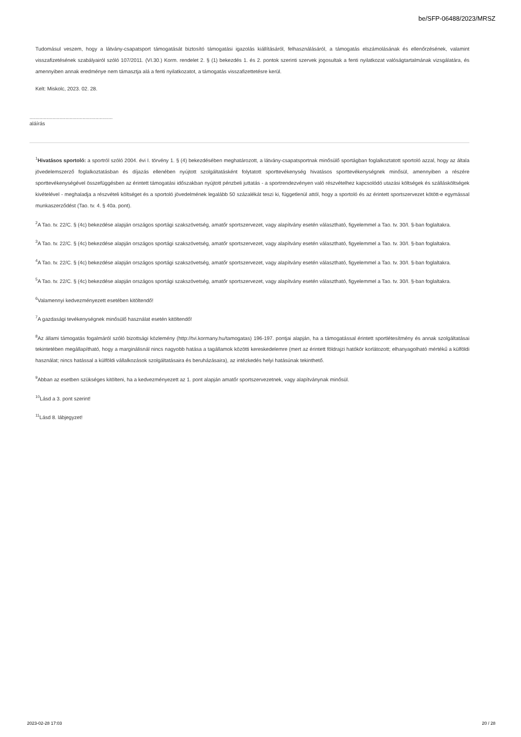be/SFP-06488/2023/MRSZ
Tudomásul veszem, hogy a látvány-csapatsport támogatását biztosító támogatási igazolás kiállításáról, felhasználásáról, a támogatás elszámolásának és ellenőrzésének, valamint visszafizetésének szabályairól szóló 107/2011. (VI.30.) Korm. rendelet 2. § (1) bekezdés 1. és 2. pontok szerinti szervek jogosultak a fenti nyilatkozat valóságtartalmának vizsgálatára, és amennyiben annak eredménye nem támasztja alá a fenti nyilatkozatot, a támogatás visszafizettetésre kerül.
Kelt: Miskolc, 2023. 02. 28.
..........................................................
aláírás
<sup>1</sup> Hivatásos sportoló: a sportról szóló 2004. évi I. törvény 1. § (4) bekezdésében meghatározott, a látvány-csapatsportnak minősülő sportágban foglalkoztatott sportoló azzal, hogy az általa jövedelemszerző foglalkoztatásban és díjazás ellenében nyújtott szolgáltatásként folytatott sporttevékenység hivatásos sporttevékenységnek minősül, amennyiben a részére sporttevékenységével összefüggésben az érintett támogatási időszakban nyújtott pénzbeli juttatás - a sportrendezvényen való részvételhez kapcsolódó utazási költségek és szállásköltségek kivételével - meghaladja a részvételi költséget és a sportoló jövedelmének legalább 50 százalékát teszi ki, függetlenül attól, hogy a sportoló és az érintett sportszervezet kötött-e egymással munkaszerződést (Tao. tv. 4. § 40a. pont).
<sup>2</sup> A Tao. tv. 22/C. § (4c) bekezdése alapján országos sportági szakszövetség, amatőr sportszervezet, vagy alapítvány esetén választható, figyelemmel a Tao. tv. 30/I. §-ban foglaltakra.
<sup>3</sup> A Tao. tv. 22/C. § (4c) bekezdése alapján országos sportági szakszövetség, amatőr sportszervezet, vagy alapítvány esetén választható, figyelemmel a Tao. tv. 30/I. §-ban foglaltakra.
<sup>4</sup> A Tao. tv. 22/C. § (4c) bekezdése alapján országos sportági szakszövetség, amatőr sportszervezet, vagy alapítvány esetén választható, figyelemmel a Tao. tv. 30/I. §-ban foglaltakra.
<sup>5</sup> A Tao. tv. 22/C. § (4c) bekezdése alapján országos sportági szakszövetség, amatőr sportszervezet, vagy alapítvány esetén választható, figyelemmel a Tao. tv. 30/I. §-ban foglaltakra.
<sup>6</sup> Valamennyi kedvezményezett esetében kitöltendő!
<sup>7</sup> A gazdasági tevékenységnek minősülő használat esetén kitöltendő!
<sup>8</sup> Az állami támogatás fogalmáról szóló bizottsági közlemény (http://tvi.kormany.hu/tamogatas) 196-197. pontjai alapján, ha a támogatással érintett sportlétesítmény és annak szolgáltatásai tekintetében megállapítható, hogy a marginálisnál nincs nagyobb hatása a tagállamok közötti kereskedelemre (mert az érintett földrajzi hatókör korlátozott; elhanyagolható mértékű a külföldi használat; nincs hatással a külföldi vállalkozások szolgáltatásaira és beruházásaira), az intézkedés helyi hatásúnak tekinthető.
<sup>9</sup> Abban az esetben szükséges kitölteni, ha a kedvezményezett az 1. pont alapján amatőr sportszervezetnek, vagy alapítványnak minősül.
<sup>10</sup> Lásd a 3. pont szerint!
<sup>11</sup> Lásd 8. lábjegyzet!
2023-02-28 17:03 20 / 28